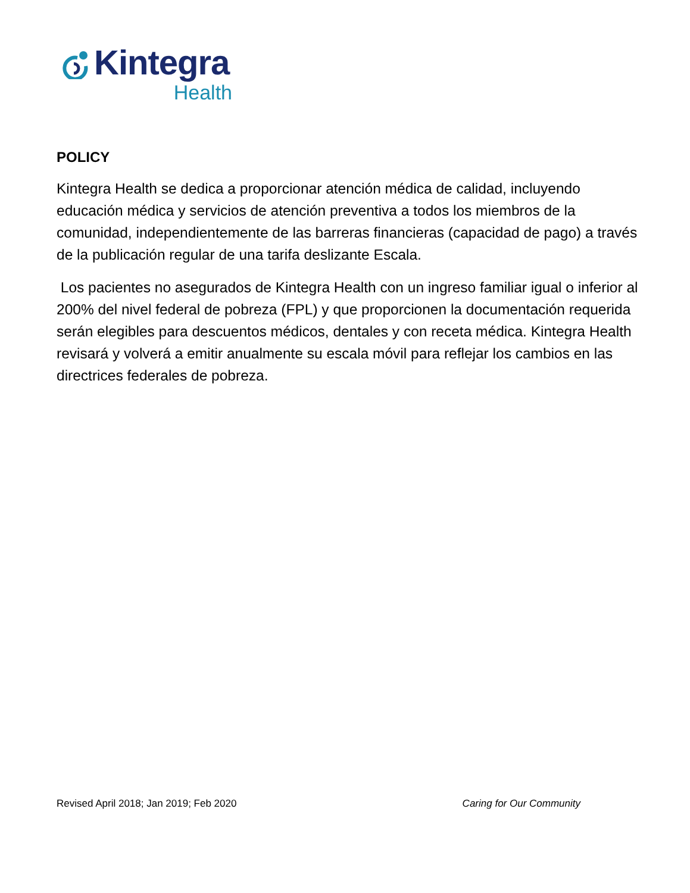Kintegra
Health
POLICY
Kintegra Health se dedica a proporcionar atención médica de calidad, incluyendo educación médica y servicios de atención preventiva a todos los miembros de la comunidad, independientemente de las barreras financieras (capacidad de pago) a través de la publicación regular de una tarifa deslizante Escala.
Los pacientes no asegurados de Kintegra Health con un ingreso familiar igual o inferior al 200% del nivel federal de pobreza (FPL) y que proporcionen la documentación requerida serán elegibles para descuentos médicos, dentales y con receta médica. Kintegra Health revisará y volverá a emitir anualmente su escala móvil para reflejar los cambios en las directrices federales de pobreza.
Revised April 2018; Jan 2019; Feb 2020 Caring for Our Community